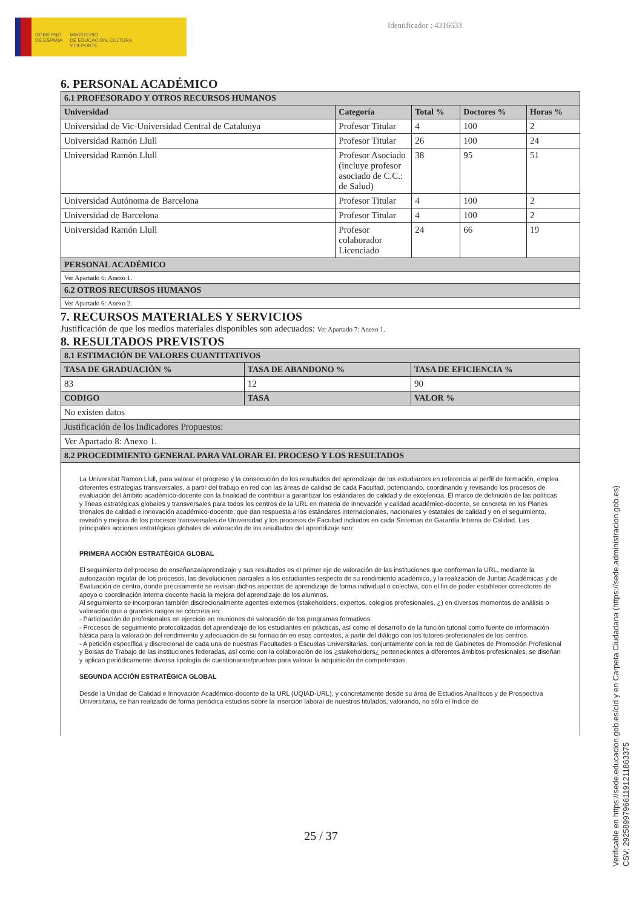GOBIERNO
DE ESPAÑA
MINISTERIO
DE EDUCACIÓN, CULTURA
Y DEPORTE
Identificador : 4316633
6. PERSONAL ACADÉMICO
| 6.1 PROFESORADO Y OTROS RECURSOS HUMANOS | | | | |
| --- | --- | --- | --- | --- |
| Universidad | Categoría | Total % | Doctores % | Horas % |
| Universidad de Vic-Universidad Central de Catalunya | Profesor Titular | 4 | 100 | 2 |
| Universidad Ramón Llull | Profesor Titular | 26 | 100 | 24 |
| Universidad Ramón Llull | Profesor Asociado (incluye profesor asociado de C.C.: de Salud) | 38 | 95 | 51 |
| Universidad Autónoma de Barcelona | Profesor Titular | 4 | 100 | 2 |
| Universidad de Barcelona | Profesor Titular | 4 | 100 | 2 |
| Universidad Ramón Llull | Profesor colaborador Licenciado | 24 | 66 | 19 |
| PERSONAL ACADÉMICO | | | | |
| Ver Apartado 6: Anexo 1. | | | | |
| 6.2 OTROS RECURSOS HUMANOS | | | | |
| Ver Apartado 6: Anexo 2. | | | | |
7. RECURSOS MATERIALES Y SERVICIOS
Justificación de que los medios materiales disponibles son adecuados: Ver Apartado 7: Anexo 1.
8. RESULTADOS PREVISTOS
| 8.1 ESTIMACIÓN DE VALORES CUANTITATIVOS | | |
| --- | --- | --- |
| TASA DE GRADUACIÓN % | TASA DE ABANDONO % | TASA DE EFICIENCIA % |
| 83 | 12 | 90 |
| CODIGO | TASA | VALOR % |
| No existen datos | | |
| Justificación de los Indicadores Propuestos: | | |
| Ver Apartado 8: Anexo 1. | | |
| 8.2 PROCEDIMIENTO GENERAL PARA VALORAR EL PROCESO Y LOS RESULTADOS | | |
La Universitat Ramon Llull, para valorar el progreso y la consecución de los resultados del aprendizaje de los estudiantes en referencia al perfil de formación, emplea diferentes estrategias transversales, a partir del trabajo en red con las áreas de calidad de cada Facultad, potenciando, coordinando y revisando los procesos de evaluación del ámbito académico-docente con la finalidad de contribuir a garantizar los estándares de calidad y de excelencia. El marco de definición de las políticas y líneas estratégicas globales y transversales para todos los centros de la URL en materia de innovación y calidad académico-docente, se concreta en los Planes trienales de calidad e innovación académico-docente, que dan respuesta a los estándares internacionales, nacionales y estatales de calidad y en el seguimiento, revisión y mejora de los procesos transversales de Universidad y los procesos de Facultad incluidos en cada Sistemas de Garantía Interna de Calidad. Las principales acciones estratégicas globales de valoración de los resultados del aprendizaje son:
PRIMERA ACCIÓN ESTRATÉGICA GLOBAL
El seguimiento del proceso de enseñanza/aprendizaje y sus resultados es el primer eje de valoración de las instituciones que conforman la URL, mediante la autorización regular de los procesos, las devoluciones parciales a los estudiantes respecto de su rendimiento académico, y la realización de Juntas Académicas y de Evaluación de centro, donde precisamente se revisan dichos aspectos de aprendizaje de forma individual o colectiva, con el fin de poder establecer correctores de apoyo o coordinación interna docente hacia la mejora del aprendizaje de los alumnos.
Al seguimiento se incorporan también discrecionalmente agentes externos (stakeholders, expertos, colegios profesionales, ¿) en diversos momentos de análisis o valoración que a grandes rasgos se concreta en:
- Participación de profesionales en ejercicio en reuniones de valoración de los programas formativos.
- Procesos de seguimiento protocolizados del aprendizaje de los estudiantes en prácticas, así como el desarrollo de la función tutorial como fuente de información básica para la valoración del rendimiento y adecuación de su formación en esos contextos, a partir del diálogo con los tutores-profesionales de los centros.
- A petición específica y discrecional de cada una de nuestras Facultades o Escuelas Universitarias, conjuntamente con la red de Gabinetes de Promoción Profesional y Bolsas de Trabajo de las instituciones federadas, así como con la colaboración de los ¿stakeholders¿ pertenecientes a diferentes ámbitos profesionales, se diseñan y aplican periódicamente diversa tipología de cuestionarios/pruebas para valorar la adquisición de competencias.
SEGUNDA ACCIÓN ESTRATÉGICA GLOBAL
Desde la Unidad de Calidad e Innovación Académico-docente de la URL (UQIAD-URL), y concretamente desde su área de Estudios Analíticos y de Prospectiva Universitaria, se han realizado de forma periódica estudios sobre la inserción laboral de nuestros titulados, valorando, no sólo el índice de
25 / 37
Verificable en https://sede.educacion.gob.es/cid y en Carpeta Ciudadana (https://sede.administracion.gob.es)
CSV: 292589979661191211863375